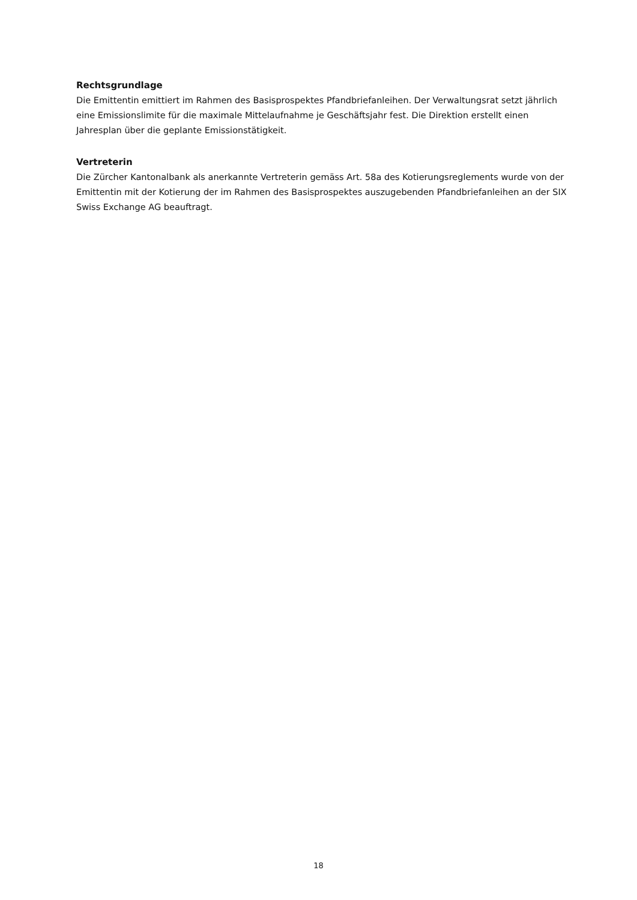Rechtsgrundlage
Die Emittentin emittiert im Rahmen des Basisprospektes Pfandbriefanleihen. Der Verwaltungsrat setzt jährlich eine Emissionslimite für die maximale Mittelaufnahme je Geschäftsjahr fest. Die Direktion erstellt einen Jahresplan über die geplante Emissionstätigkeit.
Vertreterin
Die Zürcher Kantonalbank als anerkannte Vertreterin gemäss Art. 58a des Kotierungsreglements wurde von der Emittentin mit der Kotierung der im Rahmen des Basisprospektes auszugebenden Pfandbriefanleihen an der SIX Swiss Exchange AG beauftragt.
18